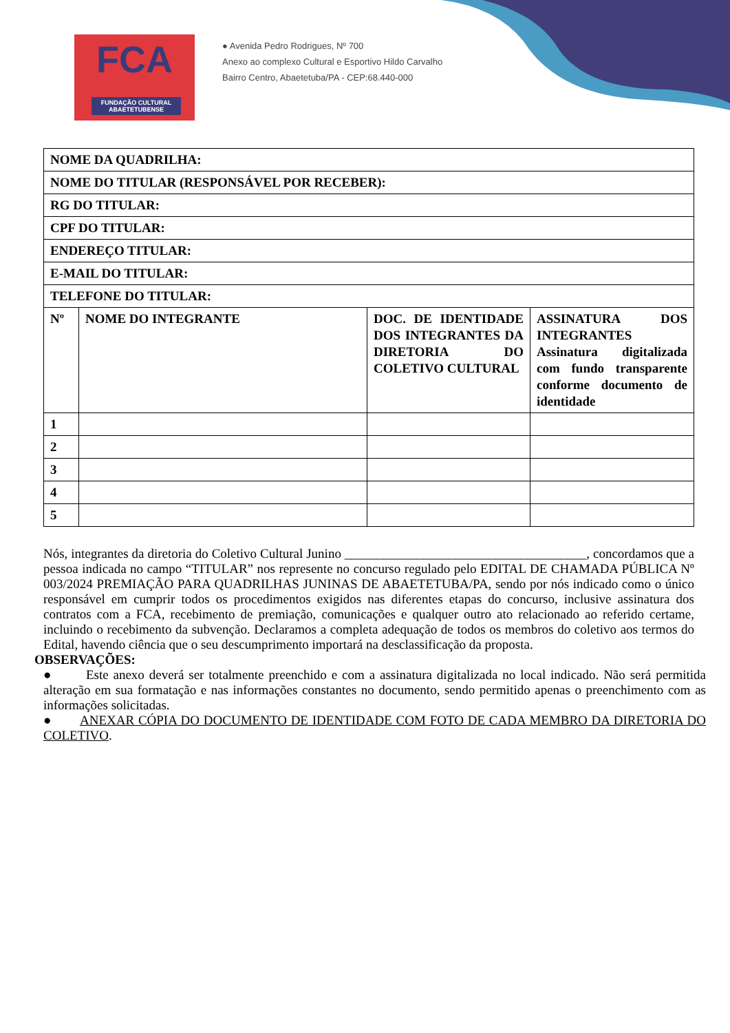FCA
FUNDAÇÃO CULTURAL ABAETETUBENSE
● Avenida Pedro Rodrigues, Nº 700
Anexo ao complexo Cultural e Esportivo Hildo Carvalho
Bairro Centro, Abaetetuba/PA - CEP:68.440-000
| NOME DA QUADRILHA: | | | |
| NOME DO TITULAR (RESPONSÁVEL POR RECEBER): | | | |
| RG DO TITULAR: | | | |
| CPF DO TITULAR: | | | |
| ENDEREÇO TITULAR: | | | |
| E-MAIL DO TITULAR: | | | |
| TELEFONE DO TITULAR: | | | |
| Nº | NOME DO INTEGRANTE | DOC. DE IDENTIDADE DOS INTEGRANTES DA DIRETORIA DO COLETIVO CULTURAL | ASSINATURA DOS INTEGRANTES Assinatura digitalizada com fundo transparente conforme documento de identidade |
| 1 | | | |
| 2 | | | |
| 3 | | | |
| 4 | | | |
| 5 | | | |
Nós, integrantes da diretoria do Coletivo Cultural Junino _____________________________________, concordamos que a pessoa indicada no campo “TITULAR” nos represente no concurso regulado pelo EDITAL DE CHAMADA PÚBLICA Nº 003/2024 PREMIAÇÃO PARA QUADRILHAS JUNINAS DE ABAETETUBA/PA, sendo por nós indicado como o único responsável em cumprir todos os procedimentos exigidos nas diferentes etapas do concurso, inclusive assinatura dos contratos com a FCA, recebimento de premiação, comunicações e qualquer outro ato relacionado ao referido certame, incluindo o recebimento da subvenção. Declaramos a completa adequação de todos os membros do coletivo aos termos do Edital, havendo ciência que o seu descumprimento importará na desclassificação da proposta.
OBSERVAÇÕES:
● Este anexo deverá ser totalmente preenchido e com a assinatura digitalizada no local indicado. Não será permitida alteração em sua formatação e nas informações constantes no documento, sendo permitido apenas o preenchimento com as informações solicitadas.
● ANEXAR CÓPIA DO DOCUMENTO DE IDENTIDADE COM FOTO DE CADA MEMBRO DA DIRETORIA DO COLETIVO.